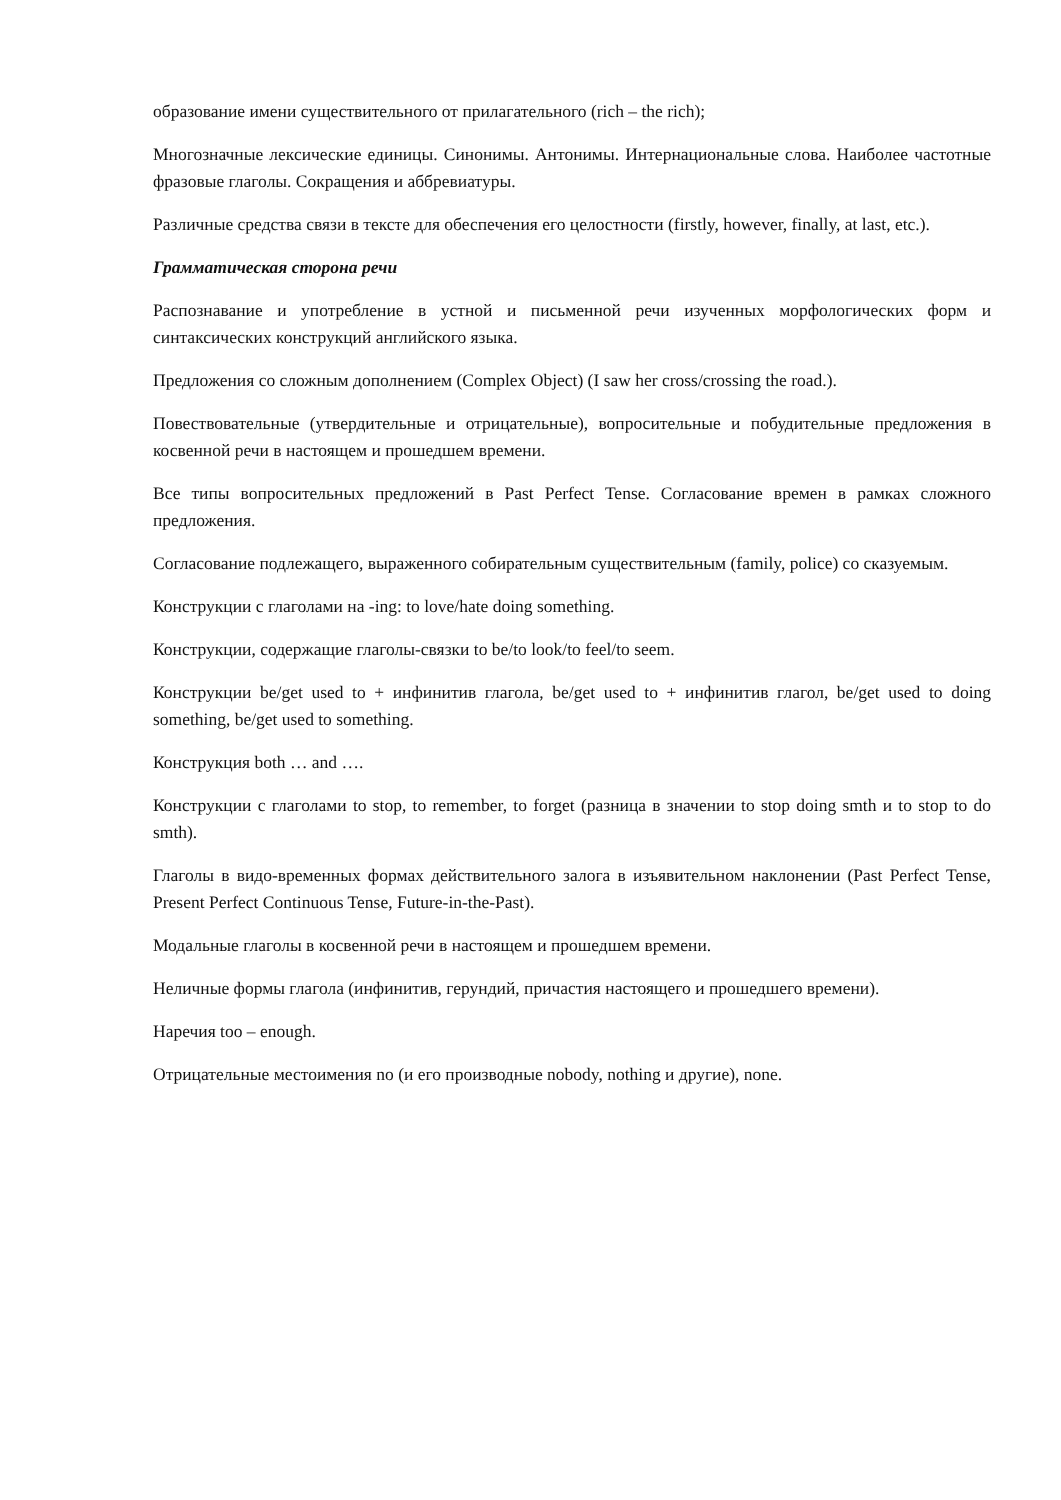образование имени существительного от прилагательного (rich – the rich);
Многозначные лексические единицы. Синонимы. Антонимы. Интернациональные слова. Наиболее частотные фразовые глаголы. Сокращения и аббревиатуры.
Различные средства связи в тексте для обеспечения его целостности (firstly, however, finally, at last, etc.).
Грамматическая сторона речи
Распознавание и употребление в устной и письменной речи изученных морфологических форм и синтаксических конструкций английского языка.
Предложения со сложным дополнением (Complex Object) (I saw her cross/crossing the road.).
Повествовательные (утвердительные и отрицательные), вопросительные и побудительные предложения в косвенной речи в настоящем и прошедшем времени.
Все типы вопросительных предложений в Past Perfect Tense. Согласование времен в рамках сложного предложения.
Согласование подлежащего, выраженного собирательным существительным (family, police) со сказуемым.
Конструкции с глаголами на -ing: to love/hate doing something.
Конструкции, содержащие глаголы-связки to be/to look/to feel/to seem.
Конструкции be/get used to + инфинитив глагола, be/get used to + инфинитив глагол, be/get used to doing something, be/get used to something.
Конструкция both … and ….
Конструкции с глаголами to stop, to remember, to forget (разница в значении to stop doing smth и to stop to do smth).
Глаголы в видо-временных формах действительного залога в изъявительном наклонении (Past Perfect Tense, Present Perfect Continuous Tense, Future-in-the-Past).
Модальные глаголы в косвенной речи в настоящем и прошедшем времени.
Неличные формы глагола (инфинитив, герундий, причастия настоящего и прошедшего времени).
Наречия too – enough.
Отрицательные местоимения no (и его производные nobody, nothing и другие), none.